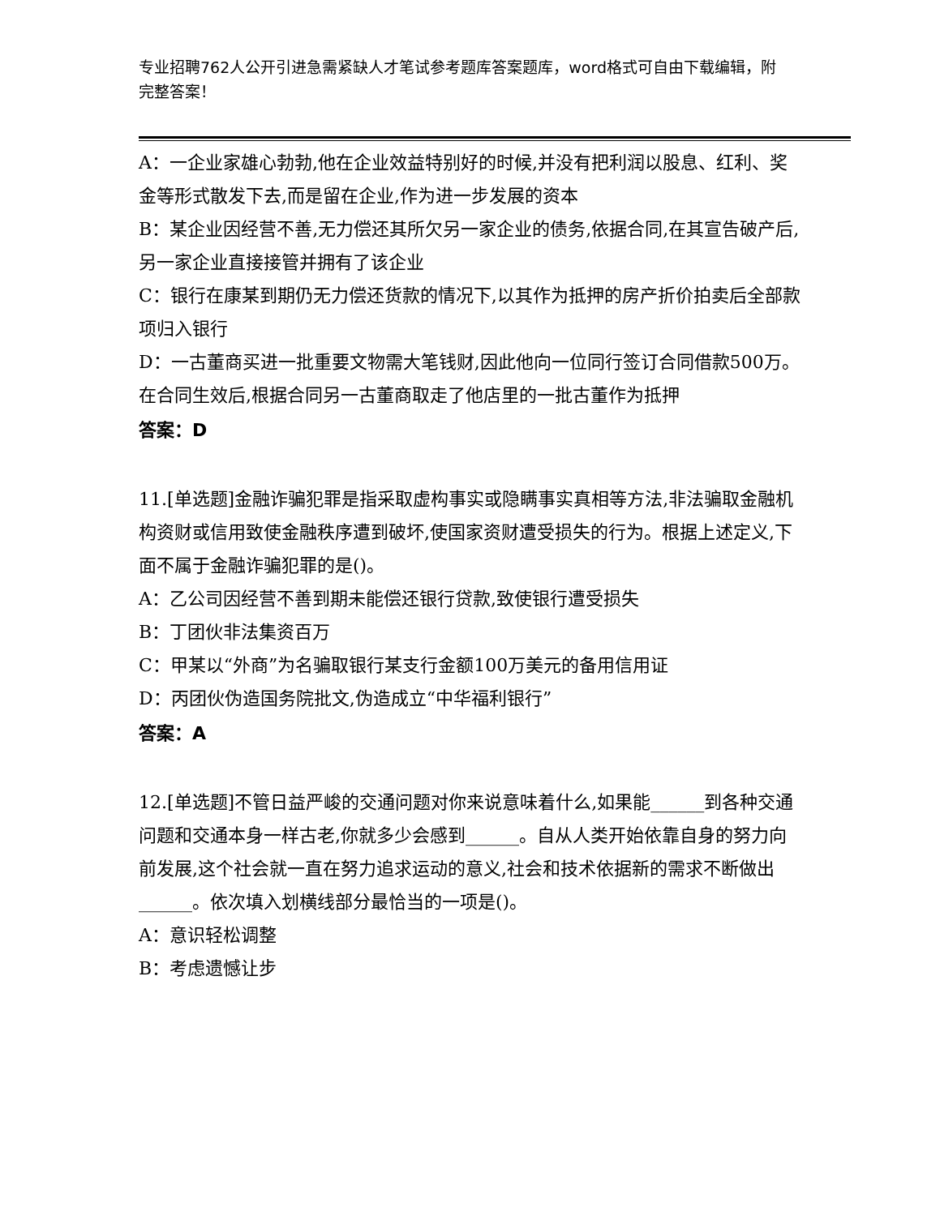专业招聘762人公开引进急需紧缺人才笔试参考题库答案题库，word格式可自由下载编辑，附完整答案！
A：一企业家雄心勃勃,他在企业效益特别好的时候,并没有把利润以股息、红利、奖金等形式散发下去,而是留在企业,作为进一步发展的资本
B：某企业因经营不善,无力偿还其所欠另一家企业的债务,依据合同,在其宣告破产后,另一家企业直接接管并拥有了该企业
C：银行在康某到期仍无力偿还货款的情况下,以其作为抵押的房产折价拍卖后全部款项归入银行
D：一古董商买进一批重要文物需大笔钱财,因此他向一位同行签订合同借款500万。在合同生效后,根据合同另一古董商取走了他店里的一批古董作为抵押
答案：D
11.[单选题]金融诈骗犯罪是指采取虚构事实或隐瞒事实真相等方法,非法骗取金融机构资财或信用致使金融秩序遭到破坏,使国家资财遭受损失的行为。根据上述定义,下面不属于金融诈骗犯罪的是()。
A：乙公司因经营不善到期未能偿还银行贷款,致使银行遭受损失
B：丁团伙非法集资百万
C：甲某以“外商”为名骗取银行某支行金额100万美元的备用信用证
D：丙团伙伪造国务院批文,伪造成立“中华福利银行”
答案：A
12.[单选题]不管日益严峻的交通问题对你来说意味着什么,如果能______到各种交通问题和交通本身一样古老,你就多少会感到______。自从人类开始依靠自身的努力向前发展,这个社会就一直在努力追求运动的意义,社会和技术依据新的需求不断做出______。依次填入划横线部分最恰当的一项是()。
A：意识轻松调整
B：考虑遗憾让步